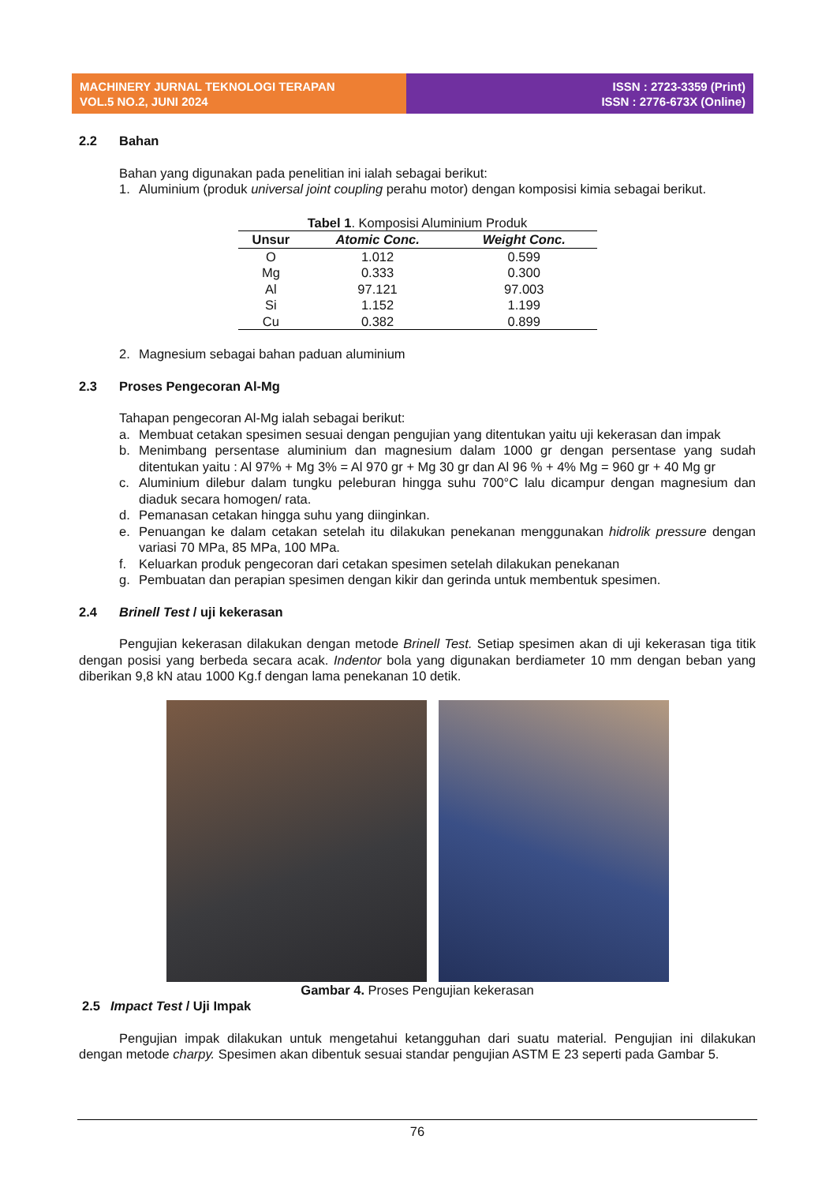MACHINERY JURNAL TEKNOLOGI TERAPAN
VOL.5 NO.2, JUNI 2024
ISSN : 2723-3359 (Print)
ISSN : 2776-673X (Online)
2.2 Bahan
Bahan yang digunakan pada penelitian ini ialah sebagai berikut:
1. Aluminium (produk universal joint coupling perahu motor) dengan komposisi kimia sebagai berikut.
Tabel 1 . Komposisi Aluminium Produk
| Unsur | Atomic Conc. | Weight Conc. |
| --- | --- | --- |
| O | 1.012 | 0.599 |
| Mg | 0.333 | 0.300 |
| Al | 97.121 | 97.003 |
| Si | 1.152 | 1.199 |
| Cu | 0.382 | 0.899 |
2. Magnesium sebagai bahan paduan aluminium
2.3 Proses Pengecoran Al-Mg
Tahapan pengecoran Al-Mg ialah sebagai berikut:
a. Membuat cetakan spesimen sesuai dengan pengujian yang ditentukan yaitu uji kekerasan dan impak
b. Menimbang persentase aluminium dan magnesium dalam 1000 gr dengan persentase yang sudah ditentukan yaitu : Al 97% + Mg 3% = Al 970 gr + Mg 30 gr dan Al 96 % + 4% Mg = 960 gr + 40 Mg gr
c. Aluminium dilebur dalam tungku peleburan hingga suhu 700°C lalu dicampur dengan magnesium dan diaduk secara homogen/ rata.
d. Pemanasan cetakan hingga suhu yang diinginkan.
e. Penuangan ke dalam cetakan setelah itu dilakukan penekanan menggunakan hidrolik pressure dengan variasi 70 MPa, 85 MPa, 100 MPa.
f. Keluarkan produk pengecoran dari cetakan spesimen setelah dilakukan penekanan
g. Pembuatan dan perapian spesimen dengan kikir dan gerinda untuk membentuk spesimen.
2.4 Brinell Test / uji kekerasan
Pengujian kekerasan dilakukan dengan metode Brinell Test. Setiap spesimen akan di uji kekerasan tiga titik dengan posisi yang berbeda secara acak. Indentor bola yang digunakan berdiameter 10 mm dengan beban yang diberikan 9,8 kN atau 1000 Kg.f dengan lama penekanan 10 detik.
Gambar 4. Proses Pengujian kekerasan
2.5 Impact Test / Uji Impak
Pengujian impak dilakukan untuk mengetahui ketangguhan dari suatu material. Pengujian ini dilakukan dengan metode charpy. Spesimen akan dibentuk sesuai standar pengujian ASTM E 23 seperti pada Gambar 5.
76